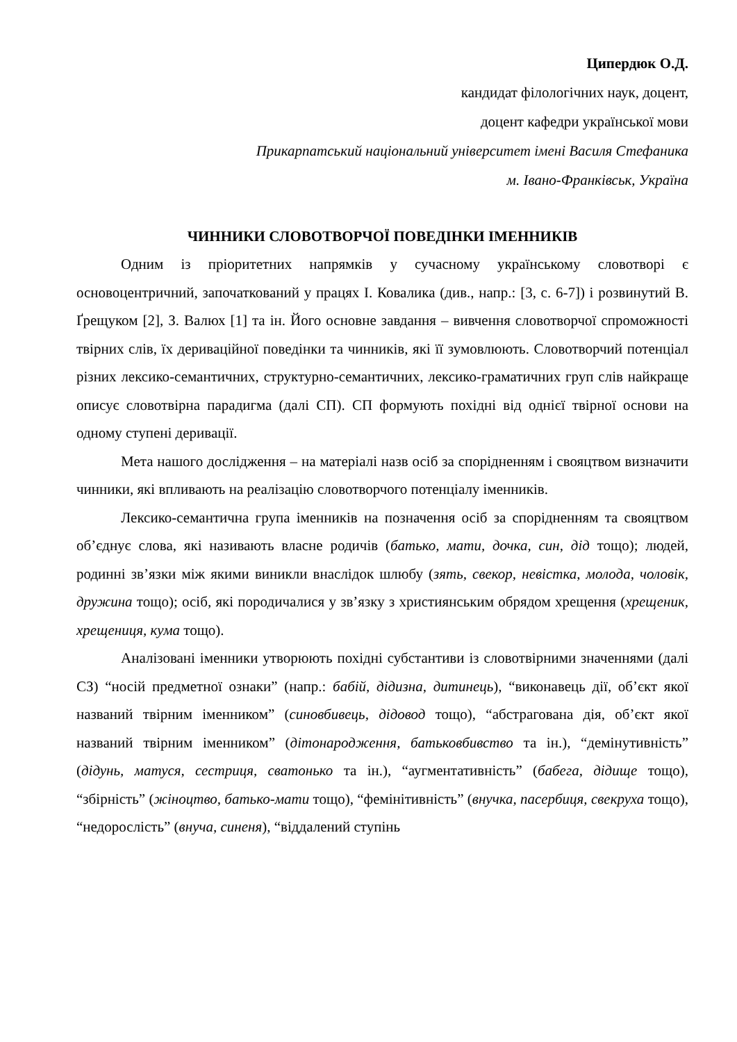Ципердюк О.Д.
кандидат філологічних наук, доцент,
доцент кафедри української мови
Прикарпатський національний університет імені Василя Стефаника
м. Івано-Франківськ, Україна
ЧИННИКИ СЛОВОТВОРЧОЇ ПОВЕДІНКИ ІМЕННИКІВ
Одним із пріоритетних напрямків у сучасному українському словотворі є основоцентричний, започаткований у працях І. Ковалика (див., напр.: [3, с. 6-7]) і розвинутий В. Ґрещуком [2], З. Валюх [1] та ін. Його основне завдання – вивчення словотворчої спроможності твірних слів, їх дериваційної поведінки та чинників, які її зумовлюють. Словотворчий потенціал різних лексико-семантичних, структурно-семантичних, лексико-граматичних груп слів найкраще описує словотвірна парадигма (далі СП). СП формують похідні від однієї твірної основи на одному ступені деривації.
Мета нашого дослідження – на матеріалі назв осіб за спорідненням і свояцтвом визначити чинники, які впливають на реалізацію словотворчого потенціалу іменників.
Лексико-семантична група іменників на позначення осіб за спорідненням та свояцтвом об’єднує слова, які називають власне родичів (батько, мати, дочка, син, дід тощо); людей, родинні зв’язки між якими виникли внаслідок шлюбу (зять, свекор, невістка, молода, чоловік, дружина тощо); осіб, які породичалися у зв’язку з християнським обрядом хрещення (хрещеник, хрещениця, кума тощо).
Аналізовані іменники утворюють похідні субстантиви із словотвірними значеннями (далі СЗ) “носій предметної ознаки” (напр.: бабій, дідизна, дитинець), “виконавець дії, об’єкт якої названий твірним іменником” (синовбивець, дідовод тощо), “абстрагована дія, об’єкт якої названий твірним іменником” (дітонародження, батьковбивство та ін.), “демінутивність” (дідунь, матуся, сестриця, сватонько та ін.), “аугментативність” (бабега, дідище тощо), “збірність” (жіноцтво, батько-мати тощо), “фемінітивність” (внучка, пасербиця, свекруха тощо), “недорослість” (внуча, синеня), “віддалений ступінь